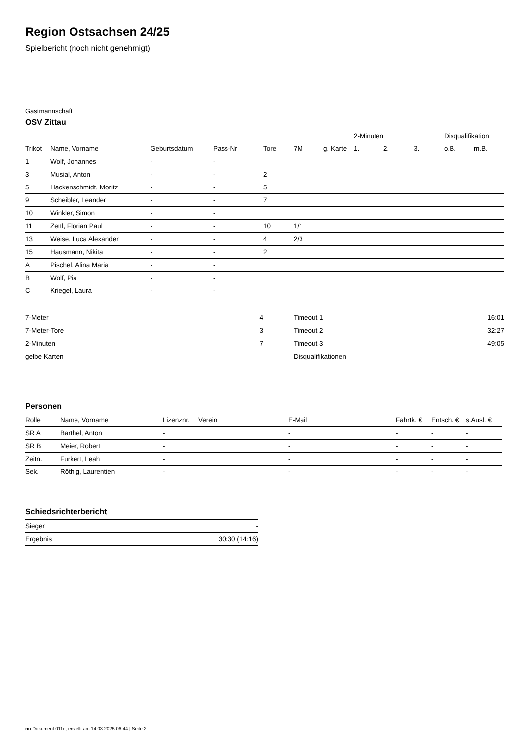Region Ostsachsen 24/25
Spielbericht (noch nicht genehmigt)
Gastmannschaft
OSV Zittau
| | | | | | | | 2-Minuten | | | Disqualifikation | |
| --- | --- | --- | --- | --- | --- | --- | --- | --- | --- | --- | --- |
| Trikot | Name, Vorname | Geburtsdatum | Pass-Nr | Tore | 7M | g. Karte | 1. | 2. | 3. | o.B. | m.B. |
| 1 | Wolf, Johannes | - | - | | | | | | | | |
| 3 | Musial, Anton | - | - | 2 | | | | | | | |
| 5 | Hackenschmidt, Moritz | - | - | 5 | | | | | | | |
| 9 | Scheibler, Leander | - | - | 7 | | | | | | | |
| 10 | Winkler, Simon | - | - | | | | | | | | |
| 11 | Zettl, Florian Paul | - | - | 10 | 1/1 | | | | | | |
| 13 | Weise, Luca Alexander | - | - | 4 | 2/3 | | | | | | |
| 15 | Hausmann, Nikita | - | - | 2 | | | | | | | |
| A | Pischel, Alina Maria | - | - | | | | | | | | |
| B | Wolf, Pia | - | - | | | | | | | | |
| C | Kriegel, Laura | - | - | | | | | | | | |
| 7-Meter | 4 |
| 7-Meter-Tore | 3 |
| 2-Minuten | 7 |
| gelbe Karten | |
| Timeout 1 | 16:01 |
| Timeout 2 | 32:27 |
| Timeout 3 | 49:05 |
| Disqualifikationen | |
Personen
| Rolle | Name, Vorname | Lizenznr. | Verein | E-Mail | Fahrtk. € | Entsch. € | s.Ausl. € |
| --- | --- | --- | --- | --- | --- | --- | --- |
| SR A | Barthel, Anton | - | | - | - | - | - |
| SR B | Meier, Robert | - | | - | - | - | - |
| Zeitn. | Furkert, Leah | - | | - | - | - | - |
| Sek. | Röthig, Laurentien | - | | - | - | - | - |
Schiedsrichterbericht
| Sieger | - |
| Ergebnis | 30:30 (14:16) |
nu.Dokument 011e, erstellt am 14.03.2025 06:44 | Seite 2